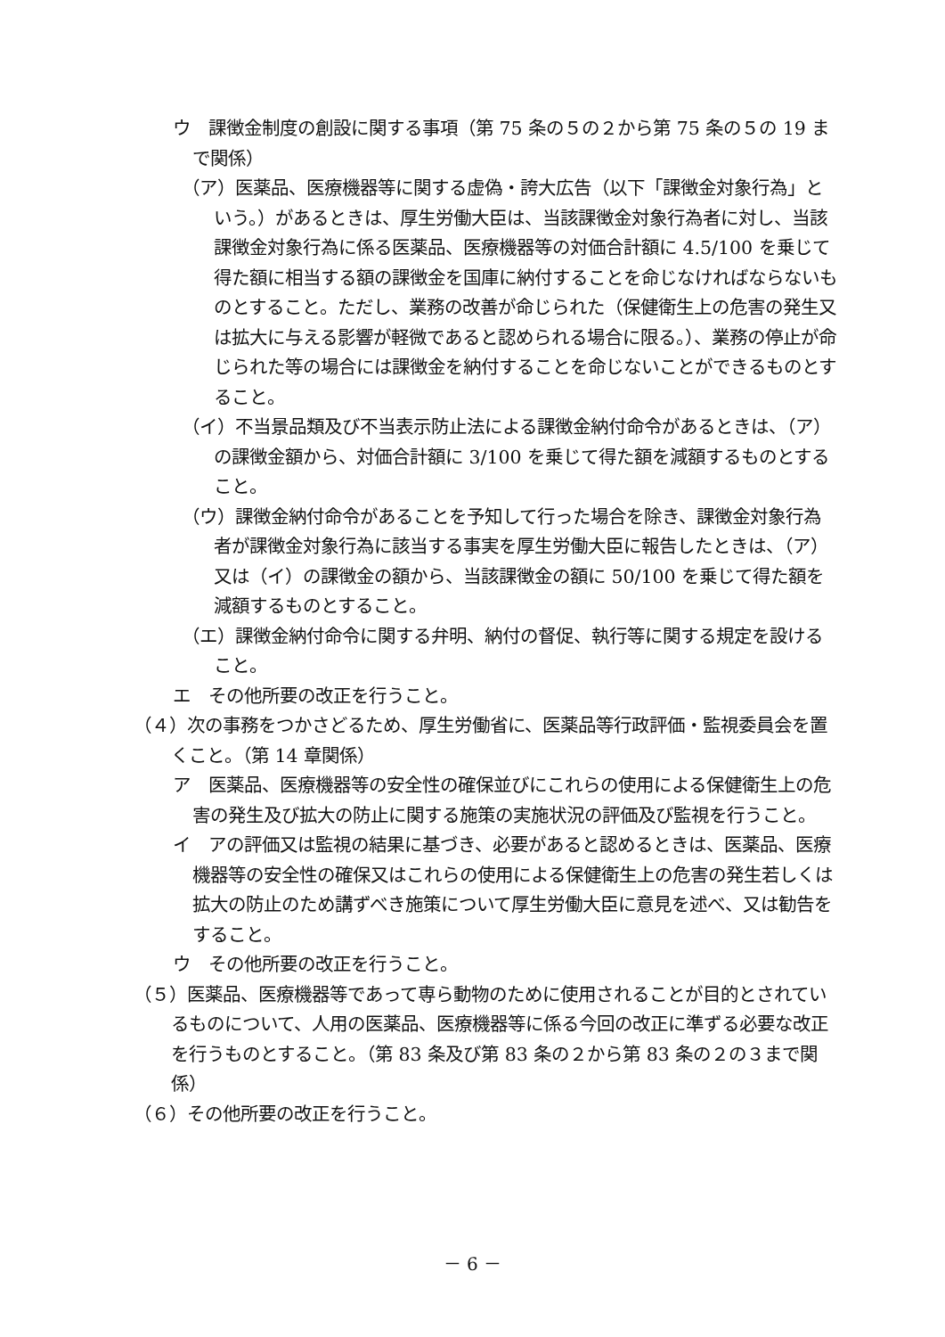ウ　課徴金制度の創設に関する事項（第 75 条の５の２から第 75 条の５の 19 まで関係）
（ア）医薬品、医療機器等に関する虚偽・誇大広告（以下「課徴金対象行為」という。）があるときは、厚生労働大臣は、当該課徴金対象行為者に対し、当該課徴金対象行為に係る医薬品、医療機器等の対価合計額に 4.5/100 を乗じて得た額に相当する額の課徴金を国庫に納付することを命じなければならないものとすること。ただし、業務の改善が命じられた（保健衛生上の危害の発生又は拡大に与える影響が軽微であると認められる場合に限る。）、業務の停止が命じられた等の場合には課徴金を納付することを命じないことができるものとすること。
（イ）不当景品類及び不当表示防止法による課徴金納付命令があるときは、（ア）の課徴金額から、対価合計額に 3/100 を乗じて得た額を減額するものとすること。
（ウ）課徴金納付命令があることを予知して行った場合を除き、課徴金対象行為者が課徴金対象行為に該当する事実を厚生労働大臣に報告したときは、（ア）又は（イ）の課徴金の額から、当該課徴金の額に 50/100 を乗じて得た額を減額するものとすること。
（エ）課徴金納付命令に関する弁明、納付の督促、執行等に関する規定を設けること。
エ　その他所要の改正を行うこと。
（４）次の事務をつかさどるため、厚生労働省に、医薬品等行政評価・監視委員会を置くこと。（第 14 章関係）
ア　医薬品、医療機器等の安全性の確保並びにこれらの使用による保健衛生上の危害の発生及び拡大の防止に関する施策の実施状況の評価及び監視を行うこと。
イ　アの評価又は監視の結果に基づき、必要があると認めるときは、医薬品、医療機器等の安全性の確保又はこれらの使用による保健衛生上の危害の発生若しくは拡大の防止のため講ずべき施策について厚生労働大臣に意見を述べ、又は勧告をすること。
ウ　その他所要の改正を行うこと。
（５）医薬品、医療機器等であって専ら動物のために使用されることが目的とされているものについて、人用の医薬品、医療機器等に係る今回の改正に準ずる必要な改正を行うものとすること。（第 83 条及び第 83 条の２から第 83 条の２の３まで関係）
（６）その他所要の改正を行うこと。
－ 6 －